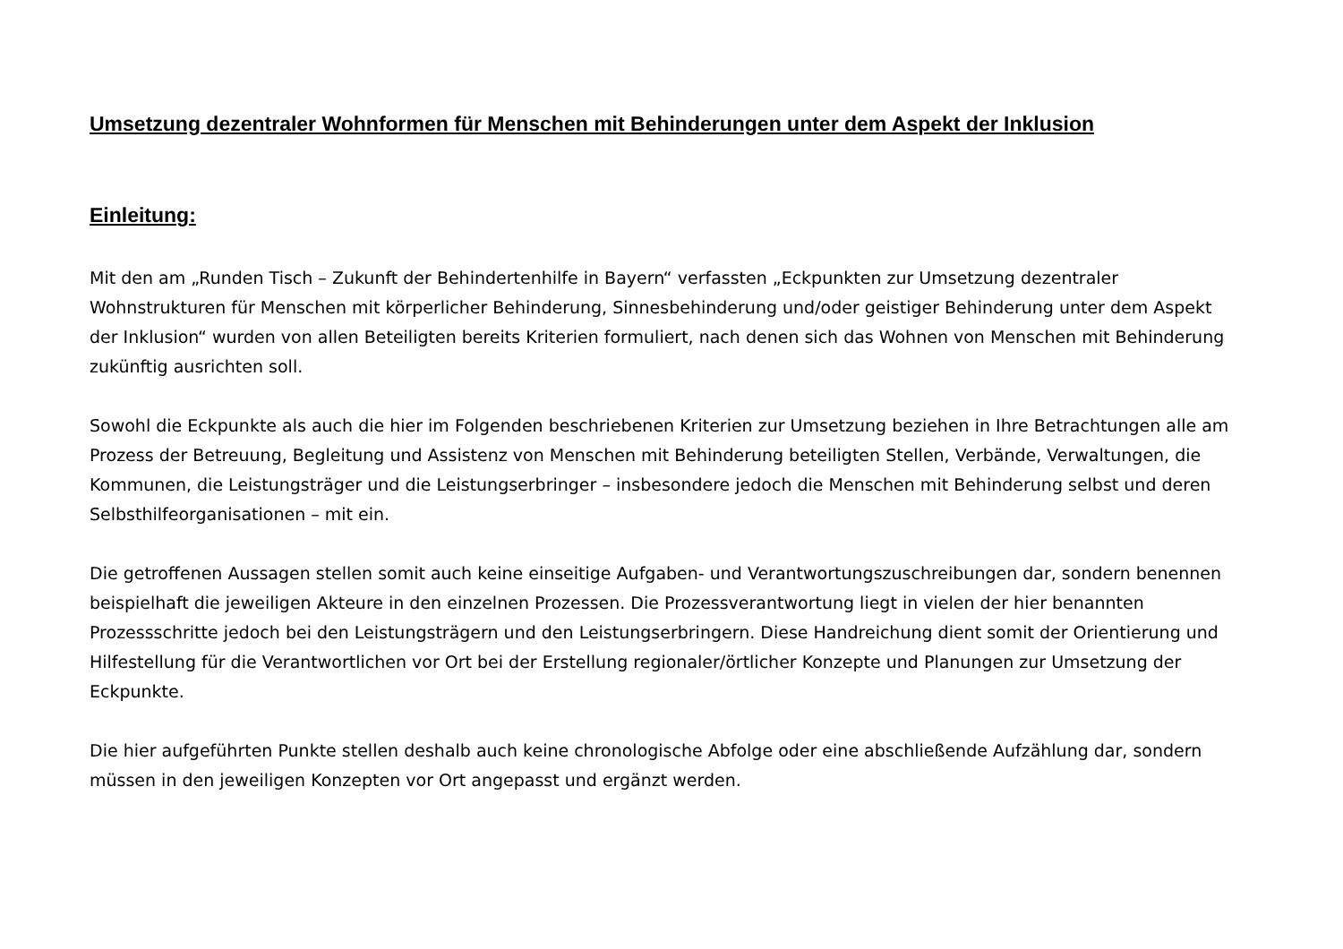Umsetzung dezentraler Wohnformen für Menschen mit Behinderungen unter dem Aspekt der Inklusion
Einleitung:
Mit den am „Runden Tisch – Zukunft der Behindertenhilfe in Bayern“ verfassten „Eckpunkten zur Umsetzung dezentraler Wohnstrukturen für Menschen mit körperlicher Behinderung, Sinnesbehinderung und/oder geistiger Behinderung unter dem Aspekt der Inklusion“ wurden von allen Beteiligten bereits Kriterien formuliert, nach denen sich das Wohnen von Menschen mit Behinderung zukünftig ausrichten soll.
Sowohl die Eckpunkte als auch die hier im Folgenden beschriebenen Kriterien zur Umsetzung beziehen in Ihre Betrachtungen alle am Prozess der Betreuung, Begleitung und Assistenz von Menschen mit Behinderung beteiligten Stellen, Verbände, Verwaltungen, die Kommunen, die Leistungsträger und die Leistungserbringer – insbesondere jedoch die Menschen mit Behinderung selbst und deren Selbsthilfeorganisationen – mit ein.
Die getroffenen Aussagen stellen somit auch keine einseitige Aufgaben- und Verantwortungszuschreibungen dar, sondern benennen beispielhaft die jeweiligen Akteure in den einzelnen Prozessen. Die Prozessverantwortung liegt in vielen der hier benannten Prozessschritte jedoch bei den Leistungsträgern und den Leistungserbringern. Diese Handreichung dient somit der Orientierung und Hilfestellung für die Verantwortlichen vor Ort bei der Erstellung regionaler/örtlicher Konzepte und Planungen zur Umsetzung der Eckpunkte.
Die hier aufgeführten Punkte stellen deshalb auch keine chronologische Abfolge oder eine abschließende Aufzählung dar, sondern müssen in den jeweiligen Konzepten vor Ort angepasst und ergänzt werden.